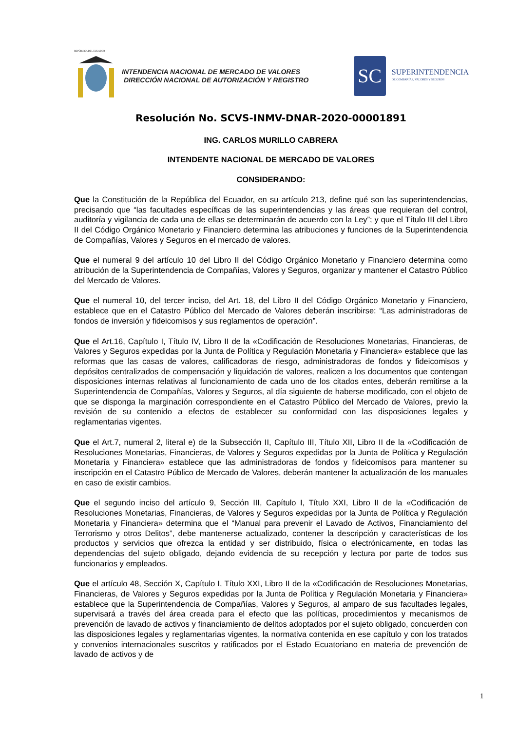REPÚBLICA DEL ECUADOR
INTENDENCIA NACIONAL DE MERCADO DE VALORES
DIRECCIÓN NACIONAL DE AUTORIZACIÓN Y REGISTRO
SC
SUPERINTENDENCIA
DE COMPAÑÍAS, VALORES Y SEGUROS
Resolución No. SCVS-INMV-DNAR-2020-00001891
ING. CARLOS MURILLO CABRERA
INTENDENTE NACIONAL DE MERCADO DE VALORES
CONSIDERANDO:
Que la Constitución de la República del Ecuador, en su artículo 213, define qué son las superintendencias, precisando que “las facultades específicas de las superintendencias y las áreas que requieran del control, auditoría y vigilancia de cada una de ellas se determinarán de acuerdo con la Ley”; y que el Título III del Libro II del Código Orgánico Monetario y Financiero determina las atribuciones y funciones de la Superintendencia de Compañías, Valores y Seguros en el mercado de valores.
Que el numeral 9 del artículo 10 del Libro II del Código Orgánico Monetario y Financiero determina como atribución de la Superintendencia de Compañías, Valores y Seguros, organizar y mantener el Catastro Público del Mercado de Valores.
Que el numeral 10, del tercer inciso, del Art. 18, del Libro II del Código Orgánico Monetario y Financiero, establece que en el Catastro Público del Mercado de Valores deberán inscribirse: “Las administradoras de fondos de inversión y fideicomisos y sus reglamentos de operación”.
Que el Art.16, Capítulo I, Título IV, Libro II de la «Codificación de Resoluciones Monetarias, Financieras, de Valores y Seguros expedidas por la Junta de Política y Regulación Monetaria y Financiera» establece que las reformas que las casas de valores, calificadoras de riesgo, administradoras de fondos y fideicomisos y depósitos centralizados de compensación y liquidación de valores, realicen a los documentos que contengan disposiciones internas relativas al funcionamiento de cada uno de los citados entes, deberán remitirse a la Superintendencia de Compañías, Valores y Seguros, al día siguiente de haberse modificado, con el objeto de que se disponga la marginación correspondiente en el Catastro Público del Mercado de Valores, previo la revisión de su contenido a efectos de establecer su conformidad con las disposiciones legales y reglamentarias vigentes.
Que el Art.7, numeral 2, literal e) de la Subsección II, Capítulo III, Título XII, Libro II de la «Codificación de Resoluciones Monetarias, Financieras, de Valores y Seguros expedidas por la Junta de Política y Regulación Monetaria y Financiera» establece que las administradoras de fondos y fideicomisos para mantener su inscripción en el Catastro Público de Mercado de Valores, deberán mantener la actualización de los manuales en caso de existir cambios.
Que el segundo inciso del artículo 9, Sección III, Capítulo I, Título XXI, Libro II de la «Codificación de Resoluciones Monetarias, Financieras, de Valores y Seguros expedidas por la Junta de Política y Regulación Monetaria y Financiera» determina que el “Manual para prevenir el Lavado de Activos, Financiamiento del Terrorismo y otros Delitos”, debe mantenerse actualizado, contener la descripción y características de los productos y servicios que ofrezca la entidad y ser distribuido, física o electrónicamente, en todas las dependencias del sujeto obligado, dejando evidencia de su recepción y lectura por parte de todos sus funcionarios y empleados.
Que el artículo 48, Sección X, Capítulo I, Título XXI, Libro II de la «Codificación de Resoluciones Monetarias, Financieras, de Valores y Seguros expedidas por la Junta de Política y Regulación Monetaria y Financiera» establece que la Superintendencia de Compañías, Valores y Seguros, al amparo de sus facultades legales, supervisará a través del área creada para el efecto que las políticas, procedimientos y mecanismos de prevención de lavado de activos y financiamiento de delitos adoptados por el sujeto obligado, concuerden con las disposiciones legales y reglamentarias vigentes, la normativa contenida en ese capítulo y con los tratados y convenios internacionales suscritos y ratificados por el Estado Ecuatoriano en materia de prevención de lavado de activos y de
1